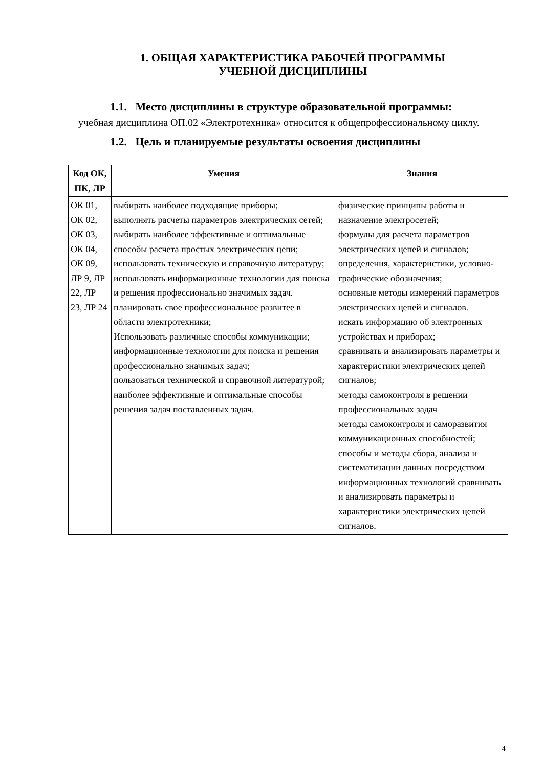1. ОБЩАЯ ХАРАКТЕРИСТИКА РАБОЧЕЙ ПРОГРАММЫ
УЧЕБНОЙ ДИСЦИПЛИНЫ
1.1. Место дисциплины в структуре образовательной программы:
учебная дисциплина ОП.02 «Электротехника» относится к общепрофессиональному циклу.
1.2. Цель и планируемые результаты освоения дисциплины
| Код ОК, ПК, ЛР | Умения | Знания |
| --- | --- | --- |
| ОК 01, ОК 02, ОК 03, ОК 04, ОК 09, ЛР 9, ЛР 22, ЛР 23, ЛР 24 | выбирать наиболее подходящие приборы; выполнять расчеты параметров электрических сетей; выбирать наиболее эффективные и оптимальные способы расчета простых электрических цепи; использовать техническую и справочную литературу; использовать информационные технологии для поиска и решения профессионально значимых задач. планировать свое профессиональное развитее в области электротехники; Использовать различные способы коммуникации; информационные технологии для поиска и решения профессионально значимых задач; пользоваться технической и справочной литературой; наиболее эффективные и оптимальные способы решения задач поставленных задач. | физические принципы работы и назначение электросетей; формулы для расчета параметров электрических цепей и сигналов; определения, характеристики, условно-графические обозначения; основные методы измерений параметров электрических цепей и сигналов. искать информацию об электронных устройствах и приборах; сравнивать и анализировать параметры и характеристики электрических цепей сигналов; методы самоконтроля в решении профессиональных задач методы самоконтроля и саморазвития коммуникационных способностей; способы и методы сбора, анализа и систематизации данных посредством информационных технологий сравнивать и анализировать параметры и характеристики электрических цепей сигналов. |
4